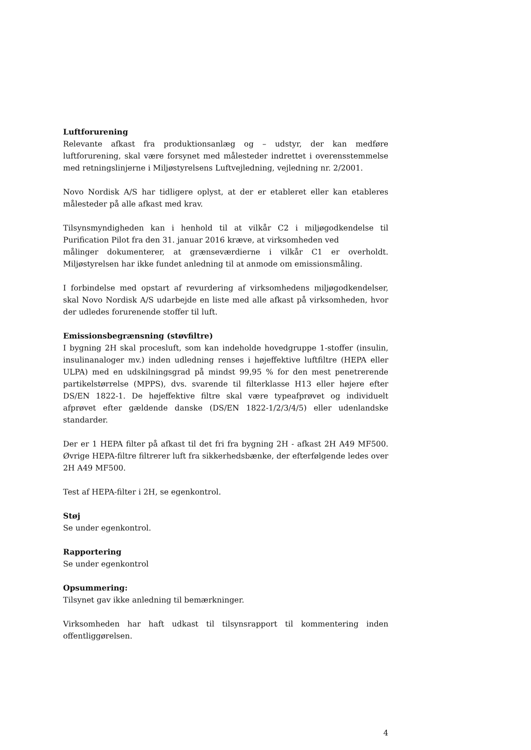Luftforurening
Relevante afkast fra produktionsanlæg og – udstyr, der kan medføre luftforurening, skal være forsynet med målesteder indrettet i overensstemmelse med retningslinjerne i Miljøstyrelsens Luftvejledning, vejledning nr. 2/2001.
Novo Nordisk A/S har tidligere oplyst, at der er etableret eller kan etableres målesteder på alle afkast med krav.
Tilsynsmyndigheden kan i henhold til at vilkår C2 i miljøgodkendelse til Purification Pilot fra den 31. januar 2016 kræve, at virksomheden ved
målinger dokumenterer, at grænseværdierne i vilkår C1 er overholdt. Miljøstyrelsen har ikke fundet anledning til at anmode om emissionsmåling.
I forbindelse med opstart af revurdering af virksomhedens miljøgodkendelser, skal Novo Nordisk A/S udarbejde en liste med alle afkast på virksomheden, hvor der udledes forurenende stoffer til luft.
Emissionsbegrænsning (støvfiltre)
I bygning 2H skal procesluft, som kan indeholde hovedgruppe 1-stoffer (insulin, insulinanaloger mv.) inden udledning renses i højeffektive luftfiltre (HEPA eller ULPA) med en udskilningsgrad på mindst 99,95 % for den mest penetrerende partikelstørrelse (MPPS), dvs. svarende til filterklasse H13 eller højere efter DS/EN 1822-1. De højeffektive filtre skal være typeafprøvet og individuelt afprøvet efter gældende danske (DS/EN 1822-1/2/3/4/5) eller udenlandske standarder.
Der er 1 HEPA filter på afkast til det fri fra bygning 2H - afkast 2H A49 MF500. Øvrige HEPA-filtre filtrerer luft fra sikkerhedsbænke, der efterfølgende ledes over 2H A49 MF500.
Test af HEPA-filter i 2H, se egenkontrol.
Støj
Se under egenkontrol.
Rapportering
Se under egenkontrol
Opsummering:
Tilsynet gav ikke anledning til bemærkninger.
Virksomheden har haft udkast til tilsynsrapport til kommentering inden offentliggørelsen.
4